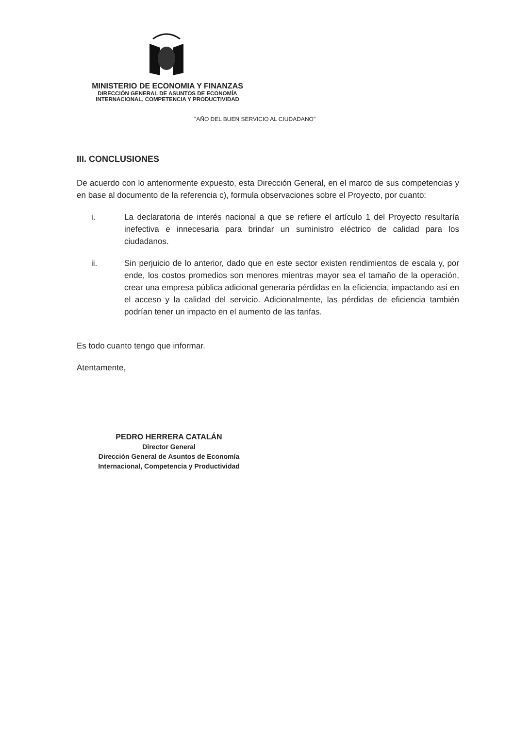MINISTERIO DE ECONOMIA Y FINANZAS
DIRECCIÓN GENERAL DE ASUNTOS DE ECONOMÍA
INTERNACIONAL, COMPETENCIA Y PRODUCTIVIDAD
"AÑO DEL BUEN SERVICIO AL CIUDADANO"
III. CONCLUSIONES
De acuerdo con lo anteriormente expuesto, esta Dirección General, en el marco de sus competencias y en base al documento de la referencia c), formula observaciones sobre el Proyecto, por cuanto:
i. La declaratoria de interés nacional a que se refiere el artículo 1 del Proyecto resultaría inefectiva e innecesaria para brindar un suministro eléctrico de calidad para los ciudadanos.
ii. Sin perjuicio de lo anterior, dado que en este sector existen rendimientos de escala y, por ende, los costos promedios son menores mientras mayor sea el tamaño de la operación, crear una empresa pública adicional generaría pérdidas en la eficiencia, impactando así en el acceso y la calidad del servicio. Adicionalmente, las pérdidas de eficiencia también podrían tener un impacto en el aumento de las tarifas.
Es todo cuanto tengo que informar.
Atentamente,
PEDRO HERRERA CATALÁN
Director General
Dirección General de Asuntos de Economía
Internacional, Competencia y Productividad